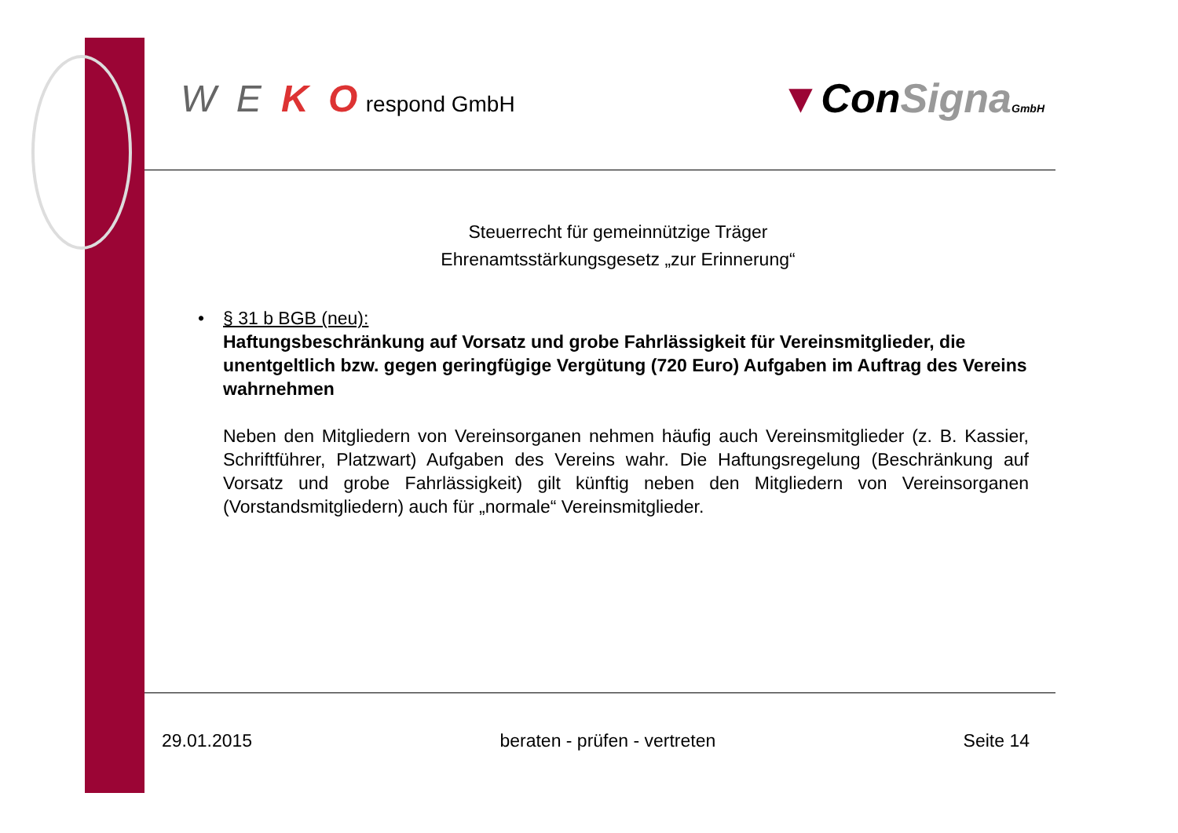W E K O respond GmbH
▼ConSigna GmbH
Steuerrecht für gemeinnützige Träger
Ehrenamtsstärkungsgesetz „zur Erinnerung“
• § 31 b BGB (neu):
Haftungsbeschränkung auf Vorsatz und grobe Fahrlässigkeit für Vereinsmitglieder, die unentgeltlich bzw. gegen geringfügige Vergütung (720 Euro) Aufgaben im Auftrag des Vereins wahrnehmen
Neben den Mitgliedern von Vereinsorganen nehmen häufig auch Vereinsmitglieder (z. B. Kassier, Schriftführer, Platzwart) Aufgaben des Vereins wahr. Die Haftungsregelung (Beschränkung auf Vorsatz und grobe Fahrlässigkeit) gilt künftig neben den Mitgliedern von Vereinsorganen (Vorstandsmitgliedern) auch für „normale“ Vereinsmitglieder.
29.01.2015 beraten - prüfen - vertreten Seite 14